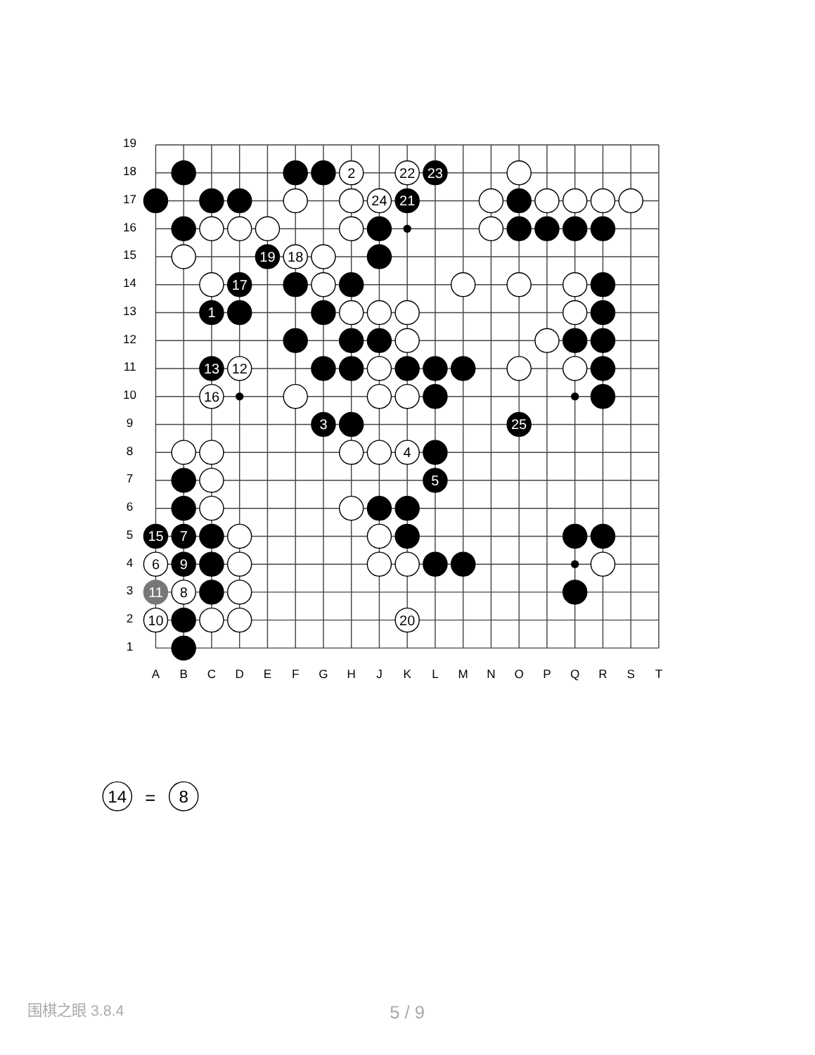19
18
17
16
15
14
13
12
11
10
9
8
7
6
5
4
3
2
1
2
22
23
24
21
19
18
17
1
13
12
16
3
25
4
5
15
7
6
9
11
8
10
20
A
B
C
D
E
F
G
H
J
K
L
M
N
O
P
Q
R
S
T
14
=
8
围棋之眼 3.8.4
5 / 9